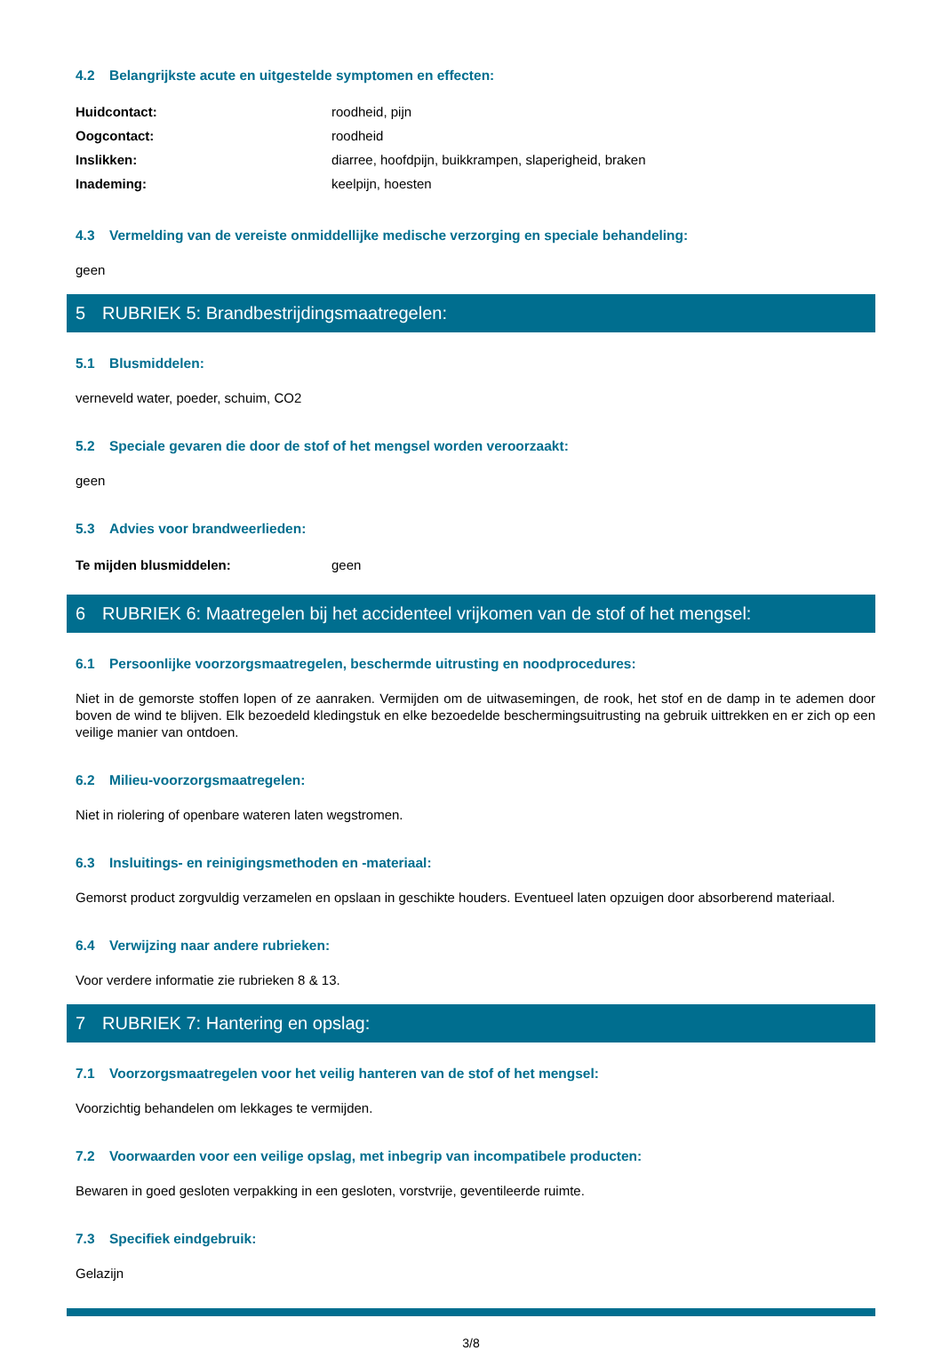4.2 Belangrijkste acute en uitgestelde symptomen en effecten:
| Huidcontact: | roodheid, pijn |
| Oogcontact: | roodheid |
| Inslikken: | diarree, hoofdpijn, buikkrampen, slaperigheid, braken |
| Inademing: | keelpijn, hoesten |
4.3 Vermelding van de vereiste onmiddellijke medische verzorging en speciale behandeling:
geen
5 RUBRIEK 5: Brandbestrijdingsmaatregelen:
5.1 Blusmiddelen:
verneveld water, poeder, schuim, CO2
5.2 Speciale gevaren die door de stof of het mengsel worden veroorzaakt:
geen
5.3 Advies voor brandweerlieden:
| Te mijden blusmiddelen: | geen |
6 RUBRIEK 6: Maatregelen bij het accidenteel vrijkomen van de stof of het mengsel:
6.1 Persoonlijke voorzorgsmaatregelen, beschermde uitrusting en noodprocedures:
Niet in de gemorste stoffen lopen of ze aanraken. Vermijden om de uitwasemingen, de rook, het stof en de damp in te ademen door boven de wind te blijven. Elk bezoedeld kledingstuk en elke bezoedelde beschermingsuitrusting na gebruik uittrekken en er zich op een veilige manier van ontdoen.
6.2 Milieu-voorzorgsmaatregelen:
Niet in riolering of openbare wateren laten wegstromen.
6.3 Insluitings- en reinigingsmethoden en -materiaal:
Gemorst product zorgvuldig verzamelen en opslaan in geschikte houders. Eventueel laten opzuigen door absorberend materiaal.
6.4 Verwijzing naar andere rubrieken:
Voor verdere informatie zie rubrieken 8 & 13.
7 RUBRIEK 7: Hantering en opslag:
7.1 Voorzorgsmaatregelen voor het veilig hanteren van de stof of het mengsel:
Voorzichtig behandelen om lekkages te vermijden.
7.2 Voorwaarden voor een veilige opslag, met inbegrip van incompatibele producten:
Bewaren in goed gesloten verpakking in een gesloten, vorstvrije, geventileerde ruimte.
7.3 Specifiek eindgebruik:
Gelazijn
3/8